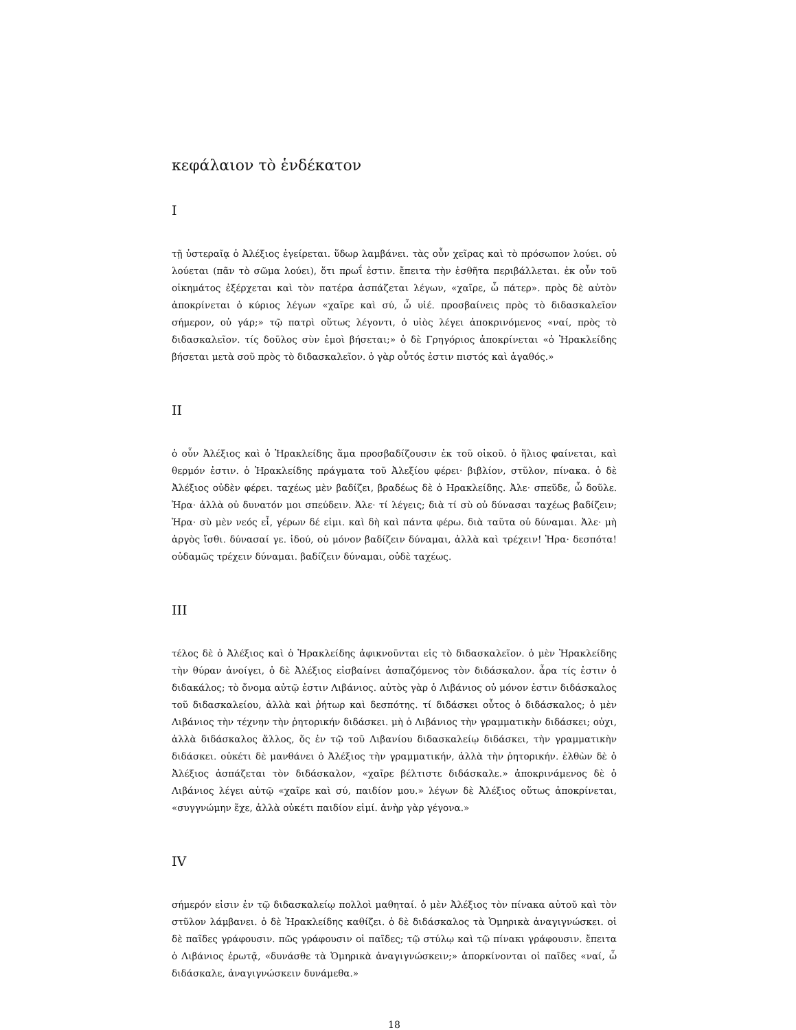κεφάλαιον τὸ ἑνδέκατον
I
τῇ ὑστεραῖᾳ ὁ Ἀλέξιος ἐγείρεται. ὕδωρ λαμβάνει. τὰς οὖν χεῖρας καὶ τὸ πρόσωπον λούει. οὐ λούεται (πᾶν τὸ σῶμα λούει), ὅτι πρωΐ ἐστιν. ἔπειτα τὴν ἐσθῆτα περιβάλλεται. ἐκ οὖν τοῦ οἰκημάτος ἐξέρχεται καὶ τὸν πατέρα ἀσπάζεται λέγων, «χαῖρε, ὦ πάτερ». πρὸς δὲ αὐτὸν ἀποκρίνεται ὁ κύριος λέγων «χαῖρε καὶ σύ, ὦ υἱέ. προσβαίνεις πρὸς τὸ διδασκαλεῖον σήμερον, οὐ γάρ;» τῷ πατρὶ οὕτως λέγοντι, ὁ υἱὸς λέγει ἀποκρινόμενος «ναί, πρὸς τὸ διδασκαλεῖον. τίς δοῦλος σὺν ἐμοὶ βήσεται;» ὁ δὲ Γρηγόριος ἀποκρίνεται «ὁ Ἡρακλείδης βήσεται μετὰ σοῦ πρὸς τὸ διδασκαλεῖον. ὁ γὰρ οὗτός ἐστιν πιστός καὶ ἀγαθός.»
II
ὁ οὖν Ἀλέξιος καὶ ὁ Ἡρακλείδης ἅμα προσβαδίζουσιν ἐκ τοῦ οἰκοῦ. ὁ ἥλιος φαίνεται, καὶ θερμόν ἐστιν. ὁ Ἡρακλείδης πράγματα τοῦ Ἀλεξίου φέρει· βιβλίον, στῦλον, πίνακα. ὁ δὲ Ἀλέξιος οὐδὲν φέρει. ταχέως μὲν βαδίζει, βραδέως δὲ ὁ Ηρακλείδης. Ἀλε· σπεῦδε, ὦ δοῦλε. Ἡρα· ἀλλὰ οὐ δυνατόν μοι σπεύδειν. Ἀλε· τί λέγεις; διὰ τί σὺ οὐ δύνασαι ταχέως βαδίζειν; Ἡρα· σὺ μὲν νεός εἶ, γέρων δέ εἰμι. καὶ δὴ καὶ πάντα φέρω. διὰ ταῦτα οὐ δύναμαι. Ἀλε· μὴ ἀργὸς ἴσθι. δύνασαί γε. ἰδού, οὐ μόνον βαδίζειν δύναμαι, ἀλλὰ καὶ τρέχειν! Ἡρα· δεσπότα! οὐδαμῶς τρέχειν δύναμαι. βαδίζειν δύναμαι, οὐδὲ ταχέως.
III
τέλος δὲ ὁ Ἀλέξιος καὶ ὁ Ἡρακλείδης ἀφικνοῦνται εἰς τὸ διδασκαλεῖον. ὁ μὲν Ἡρακλείδης τὴν θύραν ἀνοίγει, ὁ δὲ Ἀλέξιος εἰσβαίνει ἀσπαζόμενος τὸν διδάσκαλον. ἆρα τίς ἐστιν ὁ διδακάλος; τὸ ὄνομα αὐτῷ ἐστιν Λιβάνιος. αὐτὸς γὰρ ὁ Λιβάνιος οὐ μόνον ἐστιν διδάσκαλος τοῦ διδασκαλείου, ἀλλὰ καὶ ῥήτωρ καὶ δεσπότης. τί διδάσκει οὗτος ὁ διδάσκαλος; ὁ μὲν Λιβάνιος τὴν τέχνην τὴν ῥητορικήν διδάσκει. μὴ ὁ Λιβάνιος τὴν γραμματικὴν διδάσκει; οὐχι, ἀλλὰ διδάσκαλος ἄλλος, ὅς ἐν τῷ τοῦ Λιβανίου διδασκαλείῳ διδάσκει, τὴν γραμματικὴν διδάσκει. οὐκέτι δὲ μανθάνει ὁ Ἀλέξιος τὴν γραμματικήν, ἀλλὰ τὴν ῥητορικήν. ἐλθὼν δὲ ὁ Ἀλέξιος ἀσπάζεται τὸν διδάσκαλον, «χαῖρε βέλτιστε διδάσκαλε.» ἀποκρινάμενος δὲ ὁ Λιβάνιος λέγει αὐτῷ «χαῖρε καὶ σύ, παιδίον μου.» λέγων δὲ Ἀλέξιος οὕτως ἀποκρίνεται, «συγγνώμην ἔχε, ἀλλὰ οὐκέτι παιδίον εἰμί. ἀνὴρ γὰρ γέγονα.»
IV
σήμερόν εἰσιν ἐν τῷ διδασκαλείῳ πολλοὶ μαθηταί. ὁ μὲν Ἀλέξιος τὸν πίνακα αὐτοῦ καὶ τὸν στῦλον λάμβανει. ὁ δὲ Ἡρακλείδης καθίζει. ὁ δὲ διδάσκαλος τὰ Ὁμηρικὰ ἀναγιγνώσκει. οἱ δὲ παῖδες γράφουσιν. πῶς γράφουσιν οἱ παῖδες; τῷ στύλῳ καὶ τῷ πίνακι γράφουσιν. ἔπειτα ὁ Λιβάνιος ἐρωτᾷ, «δυνάσθε τὰ Ὁμηρικὰ ἀναγιγνώσκειν;» ἀπορκίνονται οἱ παῖδες «ναί, ὦ διδάσκαλε, ἀναγιγνώσκειν δυνάμεθα.»
18